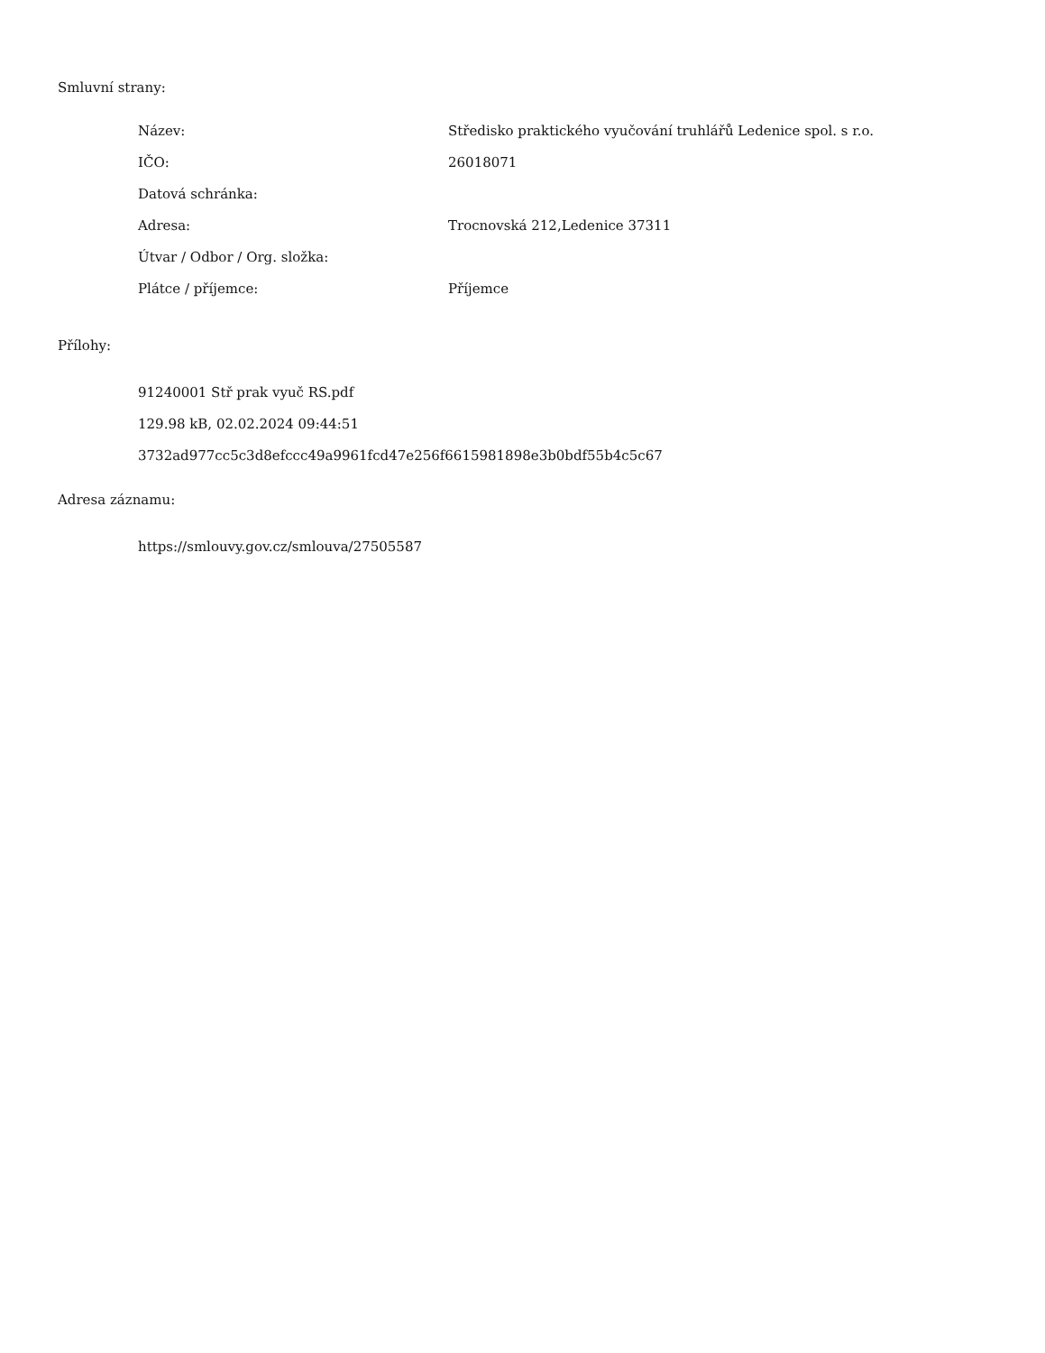Smluvní strany:
| Název: | Středisko praktického vyučování truhlářů Ledenice spol. s r.o. |
| IČO: | 26018071 |
| Datová schránka: | |
| Adresa: | Trocnovská 212,Ledenice 37311 |
| Útvar / Odbor / Org. složka: | |
| Plátce / příjemce: | Příjemce |
Přílohy:
91240001 Stř prak vyuč RS.pdf
129.98 kB, 02.02.2024 09:44:51
3732ad977cc5c3d8efccc49a9961fcd47e256f6615981898e3b0bdf55b4c5c67
Adresa záznamu:
https://smlouvy.gov.cz/smlouva/27505587